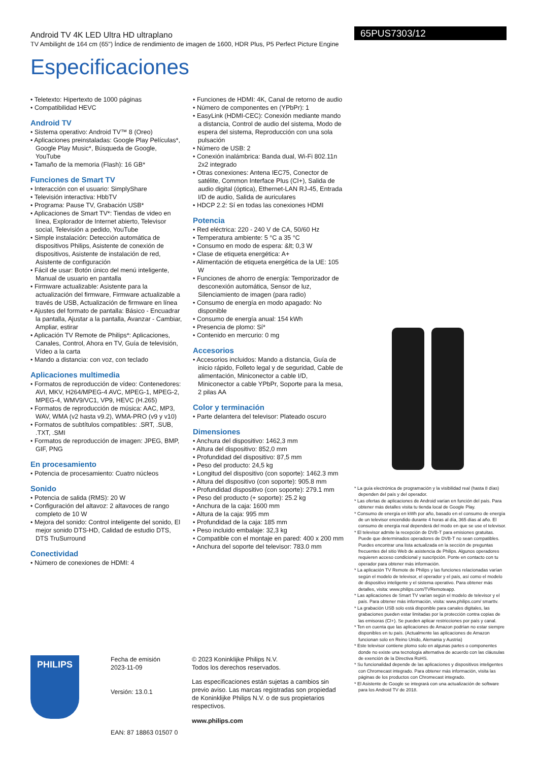Android TV 4K LED Ultra HD ultraplano
TV Ambilight de 164 cm (65") Índice de rendimiento de imagen de 1600, HDR Plus, P5 Perfect Picture Engine
Especificaciones
65PUS7303/12
• Teletexto: Hipertexto de 1000 páginas
• Compatibilidad HEVC
Android TV
• Sistema operativo: Android TV™ 8 (Oreo)
• Aplicaciones preinstaladas: Google Play Películas*, Google Play Music*, Búsqueda de Google, YouTube
• Tamaño de la memoria (Flash): 16 GB*
Funciones de Smart TV
• Interacción con el usuario: SimplyShare
• Televisión interactiva: HbbTV
• Programa: Pause TV, Grabación USB*
• Aplicaciones de Smart TV*: Tiendas de video en línea, Explorador de Internet abierto, Televisor social, Televisión a pedido, YouTube
• Simple instalación: Detección automática de dispositivos Philips, Asistente de conexión de dispositivos, Asistente de instalación de red, Asistente de configuración
• Fácil de usar: Botón único del menú inteligente, Manual de usuario en pantalla
• Firmware actualizable: Asistente para la actualización del firmware, Firmware actualizable a través de USB, Actualización de firmware en línea
• Ajustes del formato de pantalla: Básico - Encuadrar la pantalla, Ajustar a la pantalla, Avanzar - Cambiar, Ampliar, estirar
• Aplicación TV Remote de Philips*: Aplicaciones, Canales, Control, Ahora en TV, Guía de televisión, Vídeo a la carta
• Mando a distancia: con voz, con teclado
Aplicaciones multimedia
• Formatos de reproducción de vídeo: Contenedores: AVI, MKV, H264/MPEG-4 AVC, MPEG-1, MPEG-2, MPEG-4, WMV9/VC1, VP9, HEVC (H.265)
• Formatos de reproducción de música: AAC, MP3, WAV, WMA (v2 hasta v9.2), WMA-PRO (v9 y v10)
• Formatos de subtítulos compatibles: .SRT, .SUB, .TXT, .SMI
• Formatos de reproducción de imagen: JPEG, BMP, GIF, PNG
En procesamiento
• Potencia de procesamiento: Cuatro núcleos
Sonido
• Potencia de salida (RMS): 20 W
• Configuración del altavoz: 2 altavoces de rango completo de 10 W
• Mejora del sonido: Control inteligente del sonido, El mejor sonido DTS-HD, Calidad de estudio DTS, DTS TruSurround
Conectividad
• Número de conexiones de HDMI: 4
• Funciones de HDMI: 4K, Canal de retorno de audio
• Número de componentes en (YPbPr): 1
• EasyLink (HDMI-CEC): Conexión mediante mando a distancia, Control de audio del sistema, Modo de espera del sistema, Reproducción con una sola pulsación
• Número de USB: 2
• Conexión inalámbrica: Banda dual, Wi-Fi 802.11n 2x2 integrado
• Otras conexiones: Antena IEC75, Conector de satélite, Common Interface Plus (CI+), Salida de audio digital (óptica), Ethernet-LAN RJ-45, Entrada I/D de audio, Salida de auriculares
• HDCP 2.2: Sí en todas las conexiones HDMI
Potencia
• Red eléctrica: 220 - 240 V de CA, 50/60 Hz
• Temperatura ambiente: 5 °C a 35 °C
• Consumo en modo de espera: &lt; 0,3 W
• Clase de etiqueta energética: A+
• Alimentación de etiqueta energética de la UE: 105 W
• Funciones de ahorro de energía: Temporizador de desconexión automática, Sensor de luz, Silenciamiento de imagen (para radio)
• Consumo de energía en modo apagado: No disponible
• Consumo de energía anual: 154 kWh
• Presencia de plomo: Sí*
• Contenido en mercurio: 0 mg
Accesorios
• Accesorios incluidos: Mando a distancia, Guía de inicio rápido, Folleto legal y de seguridad, Cable de alimentación, Miniconector a cable I/D, Miniconector a cable YPbPr, Soporte para la mesa, 2 pilas AA
Color y terminación
• Parte delantera del televisor: Plateado oscuro
Dimensiones
• Anchura del dispositivo: 1462,3 mm
• Altura del dispositivo: 852,0 mm
• Profundidad del dispositivo: 87,5 mm
• Peso del producto: 24,5 kg
• Longitud del dispositivo (con soporte): 1462.3 mm
• Altura del dispositivo (con soporte): 905.8 mm
• Profundidad dispositivo (con soporte): 279.1 mm
• Peso del producto (+ soporte): 25.2 kg
• Anchura de la caja: 1600 mm
• Altura de la caja: 995 mm
• Profundidad de la caja: 185 mm
• Peso incluido embalaje: 32,3 kg
• Compatible con el montaje en pared: 400 x 200 mm
• Anchura del soporte del televisor: 783.0 mm
* La guía electrónica de programación y la visibilidad real (hasta 8 días) dependen del país y del operador.
* Las ofertas de aplicaciones de Android varían en función del país. Para obtener más detalles visita tu tienda local de Google Play.
* Consumo de energía en kWh por año, basado en el consumo de energía de un televisor encendido durante 4 horas al día, 365 días al año. El consumo de energía real dependerá del modo en que se use el televisor.
* El televisor admite la recepción de DVB-T para emisiones gratuitas. Puede que determinados operadores de DVB-T no sean compatibles. Puedes encontrar una lista actualizada en la sección de preguntas frecuentes del sitio Web de asistencia de Philips. Algunos operadores requieren acceso condicional y suscripción. Ponte en contacto con tu operador para obtener más información.
* La aplicación TV Remote de Philips y las funciones relacionadas varían según el modelo de televisor, el operador y el país, así como el modelo de dispositivo inteligente y el sistema operativo. Para obtener más detalles, visita: www.philips.com/TVRemoteapp.
* Las aplicaciones de Smart TV varían según el modelo de televisor y el país. Para obtener más información, visita: www.philips.com/ smarttv.
* La grabación USB solo está disponible para canales digitales, las grabaciones pueden estar limitadas por la protección contra copias de las emisoras (CI+). Se pueden aplicar restricciones por país y canal.
* Ten en cuenta que las aplicaciones de Amazon podrían no estar siempre disponibles en tu país. (Actualmente las aplicaciones de Amazon funcionan solo en Reino Unido, Alemania y Austria)
* Este televisor contiene plomo solo en algunas partes o componentes donde no existe una tecnología alternativa de acuerdo con las cláusulas de exención de la Directiva RoHS.
* Su funcionalidad depende de las aplicaciones y dispositivos inteligentes con Chromecast integrado. Para obtener más información, visita las páginas de los productos con Chromecast integrado.
* El Asistente de Google se integrará con una actualización de software para los Android TV de 2018.
PHILIPS
Fecha de emisión
2023-11-09
Versión: 13.0.1
EAN: 87 18863 01507 0
© 2023 Koninklijke Philips N.V.
Todos los derechos reservados.
Las especificaciones están sujetas a cambios sin previo aviso. Las marcas registradas son propiedad de Koninklijke Philips N.V. o de sus propietarios respectivos.
www.philips.com